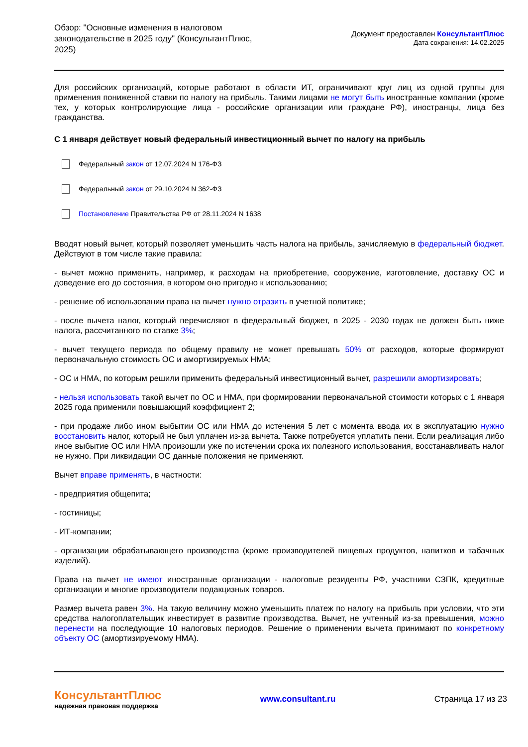Обзор: "Основные изменения в налоговом законодательстве в 2025 году" (КонсультантПлюс, 2025)
Документ предоставлен КонсультантПлюс
Дата сохранения: 14.02.2025
Для российских организаций, которые работают в области ИТ, ограничивают круг лиц из одной группы для применения пониженной ставки по налогу на прибыль. Такими лицами не могут быть иностранные компании (кроме тех, у которых контролирующие лица - российские организации или граждане РФ), иностранцы, лица без гражданства.
С 1 января действует новый федеральный инвестиционный вычет по налогу на прибыль
Федеральный закон от 12.07.2024 N 176-ФЗ
Федеральный закон от 29.10.2024 N 362-ФЗ
Постановление Правительства РФ от 28.11.2024 N 1638
Вводят новый вычет, который позволяет уменьшить часть налога на прибыль, зачисляемую в федеральный бюджет. Действуют в том числе такие правила:
- вычет можно применить, например, к расходам на приобретение, сооружение, изготовление, доставку ОС и доведение его до состояния, в котором оно пригодно к использованию;
- решение об использовании права на вычет нужно отразить в учетной политике;
- после вычета налог, который перечисляют в федеральный бюджет, в 2025 - 2030 годах не должен быть ниже налога, рассчитанного по ставке 3%;
- вычет текущего периода по общему правилу не может превышать 50% от расходов, которые формируют первоначальную стоимость ОС и амортизируемых НМА;
- ОС и НМА, по которым решили применить федеральный инвестиционный вычет, разрешили амортизировать;
- нельзя использовать такой вычет по ОС и НМА, при формировании первоначальной стоимости которых с 1 января 2025 года применили повышающий коэффициент 2;
- при продаже либо ином выбытии ОС или НМА до истечения 5 лет с момента ввода их в эксплуатацию нужно восстановить налог, который не был уплачен из-за вычета. Также потребуется уплатить пени. Если реализация либо иное выбытие ОС или НМА произошли уже по истечении срока их полезного использования, восстанавливать налог не нужно. При ликвидации ОС данные положения не применяют.
Вычет вправе применять, в частности:
- предприятия общепита;
- гостиницы;
- ИТ-компании;
- организации обрабатывающего производства (кроме производителей пищевых продуктов, напитков и табачных изделий).
Права на вычет не имеют иностранные организации - налоговые резиденты РФ, участники СЗПК, кредитные организации и многие производители подакцизных товаров.
Размер вычета равен 3%. На такую величину можно уменьшить платеж по налогу на прибыль при условии, что эти средства налогоплательщик инвестирует в развитие производства. Вычет, не учтенный из-за превышения, можно перенести на последующие 10 налоговых периодов. Решение о применении вычета принимают по конкретному объекту ОС (амортизируемому НМА).
КонсультантПлюс
надежная правовая поддержка
www.consultant.ru Страница 17 из 23